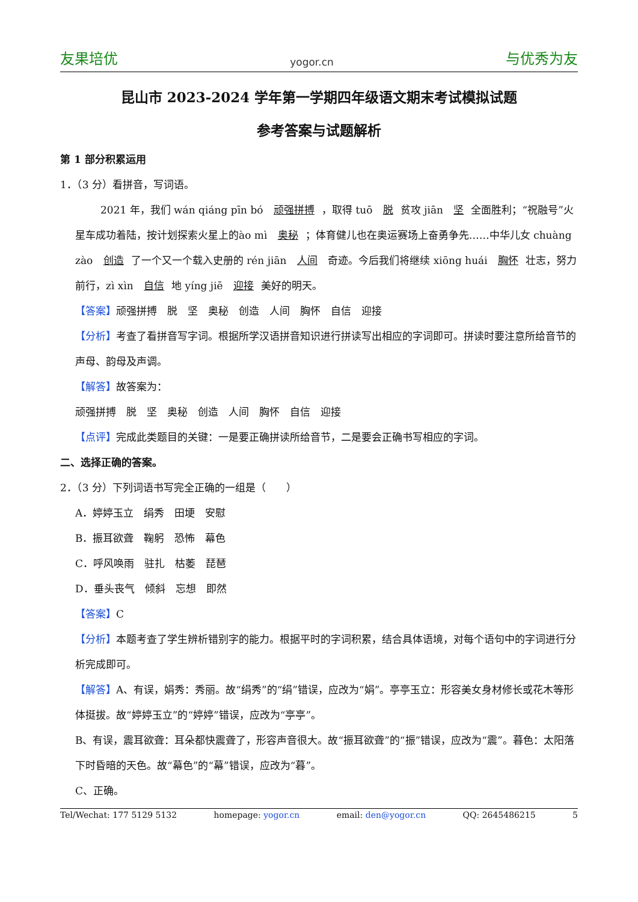友果培优 yogor.cn 与优秀为友
昆山市 2023-2024 学年第一学期四年级语文期末考试模拟试题
参考答案与试题解析
第 1 部分积累运用
1．（3 分）看拼音，写词语。
2021 年，我们 wán qiáng pīn bó 顽强拼搏 ，取得 tuō 脱 贫攻 jiān 坚 全面胜利；“祝融号”火星车成功着陆，按计划探索火星上的ào mì 奥秘 ；体育健儿也在奥运赛场上奋勇争先……中华儿女 chuàng zào 创造 了一个又一个载入史册的 rén jiān 人间 奇迹。今后我们将继续 xiōng huái 胸怀 壮志，努力前行，zì xìn 自信 地 yíng jiē 迎接 美好的明天。
【答案】顽强拼搏　脱　坚　奥秘　创造　人间　胸怀　自信　迎接
【分析】考查了看拼音写字词。根据所学汉语拼音知识进行拼读写出相应的字词即可。拼读时要注意所给音节的声母、韵母及声调。
【解答】故答案为：
顽强拼搏　脱　坚　奥秘　创造　人间　胸怀　自信　迎接
【点评】完成此类题目的关键：一是要正确拼读所给音节，二是要会正确书写相应的字词。
二、选择正确的答案。
2．（3 分）下列词语书写完全正确的一组是（　　）
A．婷婷玉立　绢秀　田埂　安慰
B．振耳欲聋　鞠躬　恐怖　幕色
C．呼风唤雨　驻扎　枯萎　琵琶
D．垂头丧气　倾斜　忘想　即然
【答案】C
【分析】本题考查了学生辨析错别字的能力。根据平时的字词积累，结合具体语境，对每个语句中的字词进行分析完成即可。
【解答】A、有误，娟秀：秀丽。故“绢秀”的“绢”错误，应改为“娟”。亭亭玉立：形容美女身材修长或花木等形体挺拔。故“婷婷玉立”的“婷婷”错误，应改为“亭亭”。
B、有误，震耳欲聋：耳朵都快震聋了，形容声音很大。故“振耳欲聋”的“振”错误，应改为“震”。暮色：太阳落下时昏暗的天色。故“幕色”的“幕”错误，应改为“暮”。
C、正确。
Tel/Wechat: 177 5129 5132 homepage: yogor.cn email: den@yogor.cn QQ: 2645486215 5